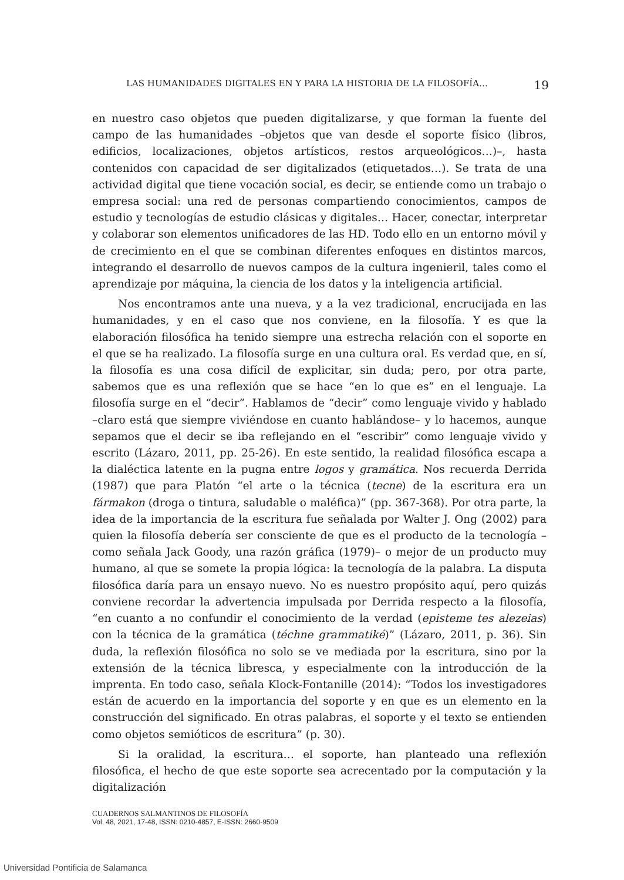LAS HUMANIDADES DIGITALES EN Y PARA LA HISTORIA DE LA FILOSOFÍA… 19
en nuestro caso objetos que pueden digitalizarse, y que forman la fuente del campo de las humanidades –objetos que van desde el soporte físico (libros, edificios, localizaciones, objetos artísticos, restos arqueológicos…)–, hasta contenidos con capacidad de ser digitalizados (etiquetados…). Se trata de una actividad digital que tiene vocación social, es decir, se entiende como un trabajo o empresa social: una red de personas compartiendo conocimientos, campos de estudio y tecnologías de estudio clásicas y digitales… Hacer, conectar, interpretar y colaborar son elementos unificadores de las HD. Todo ello en un entorno móvil y de crecimiento en el que se combinan diferentes enfoques en distintos marcos, integrando el desarrollo de nuevos campos de la cultura ingenieril, tales como el aprendizaje por máquina, la ciencia de los datos y la inteligencia artificial.
Nos encontramos ante una nueva, y a la vez tradicional, encrucijada en las humanidades, y en el caso que nos conviene, en la filosofía. Y es que la elaboración filosófica ha tenido siempre una estrecha relación con el soporte en el que se ha realizado. La filosofía surge en una cultura oral. Es verdad que, en sí, la filosofía es una cosa difícil de explicitar, sin duda; pero, por otra parte, sabemos que es una reflexión que se hace “en lo que es” en el lenguaje. La filosofía surge en el “decir”. Hablamos de “decir” como lenguaje vivido y hablado –claro está que siempre viviéndose en cuanto hablándose– y lo hacemos, aunque sepamos que el decir se iba reflejando en el “escribir” como lenguaje vivido y escrito (Lázaro, 2011, pp. 25-26). En este sentido, la realidad filosófica escapa a la dialéctica latente en la pugna entre logos y gramática. Nos recuerda Derrida (1987) que para Platón “el arte o la técnica (tecne) de la escritura era un fármakon (droga o tintura, saludable o maléfica)” (pp. 367-368). Por otra parte, la idea de la importancia de la escritura fue señalada por Walter J. Ong (2002) para quien la filosofía debería ser consciente de que es el producto de la tecnología –como señala Jack Goody, una razón gráfica (1979)– o mejor de un producto muy humano, al que se somete la propia lógica: la tecnología de la palabra. La disputa filosófica daría para un ensayo nuevo. No es nuestro propósito aquí, pero quizás conviene recordar la advertencia impulsada por Derrida respecto a la filosofía, “en cuanto a no confundir el conocimiento de la verdad (episteme tes alezeias) con la técnica de la gramática (téchne grammatiké)” (Lázaro, 2011, p. 36). Sin duda, la reflexión filosófica no solo se ve mediada por la escritura, sino por la extensión de la técnica libresca, y especialmente con la introducción de la imprenta. En todo caso, señala Klock-Fontanille (2014): “Todos los investigadores están de acuerdo en la importancia del soporte y en que es un elemento en la construcción del significado. En otras palabras, el soporte y el texto se entienden como objetos semióticos de escritura” (p. 30).
Si la oralidad, la escritura… el soporte, han planteado una reflexión filosófica, el hecho de que este soporte sea acrecentado por la computación y la digitalización
CUADERNOS SALMANTINOS DE FILOSOFÍA
Vol. 48, 2021, 17-48, ISSN: 0210-4857, E-ISSN: 2660-9509
Universidad Pontificia de Salamanca